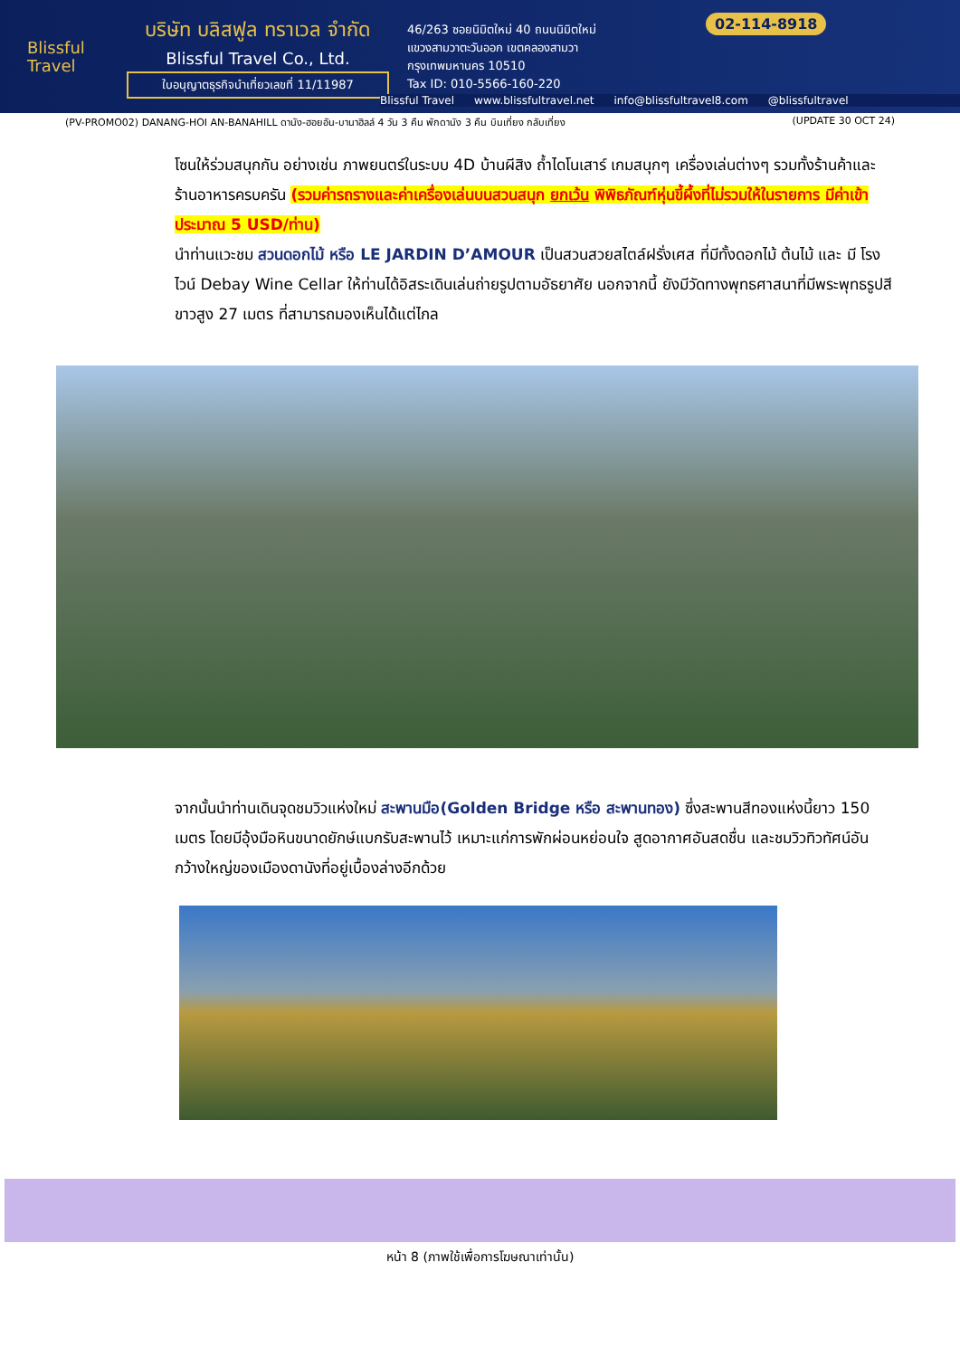Blissful
Travel
บริษัท บลิสฟูล ทราเวล จำกัด
Blissful Travel Co., Ltd.
ใบอนุญาตธุรกิจนำเที่ยวเลขที่ 11/11987
46/263 ซอยนิมิตใหม่ 40 ถนนนิมิตใหม่
แขวงสามวาตะวันออก เขตคลองสามวา
กรุงเทพมหานคร 10510
Tax ID: 010-5566-160-220
02-114-8918
Blissful Travel www.blissfultravel.net info@blissfultravel8.com @blissfultravel
(PV-PROMO02) DANANG-HOI AN-BANAHILL ดานัง-ฮอยอัน-บานาฮิลล์ 4 วัน 3 คืน พักดานัง 3 คืน บินเที่ยง กลับเที่ยง (UPDATE 30 OCT 24)
โซนให้ร่วมสนุกกัน อย่างเช่น ภาพยนตร์ในระบบ 4D บ้านผีสิง ถ้ำไดโนเสาร์ เกมสนุกๆ เครื่องเล่นต่างๆ รวมทั้งร้านค้าและร้านอาหารครบครัน (รวมค่ารถรางและค่าเครื่องเล่นบนสวนสนุก ยกเว้น พิพิธภัณฑ์หุ่นขี้ผึ้งที่ไม่รวมให้ในรายการ มีค่าเข้าประมาณ 5 USD/ท่าน)
นำท่านแวะชม สวนดอกไม้ หรือ LE JARDIN D’AMOUR เป็นสวนสวยสไตล์ฝรั่งเศส ที่มีทั้งดอกไม้ ต้นไม้ และ มี โรงไวน์ Debay Wine Cellar ให้ท่านได้อิสระเดินเล่นถ่ายรูปตามอัธยาศัย นอกจากนี้ ยังมีวัดทางพุทธศาสนาที่มีพระพุทธรูปสีขาวสูง 27 เมตร ที่สามารถมองเห็นได้แต่ไกล
จากนั้นนำท่านเดินจุดชมวิวแห่งใหม่ สะพานมือ(Golden Bridge หรือ สะพานทอง) ซึ่งสะพานสีทองแห่งนี้ยาว 150 เมตร โดยมีอุ้งมือหินขนาดยักษ์แบกรับสะพานไว้ เหมาะแก่การพักผ่อนหย่อนใจ สูดอากาศอันสดชื่น และชมวิวทิวทัศน์อันกว้างใหญ่ของเมืองดานังที่อยู่เบื้องล่างอีกด้วย
หน้า 8 (ภาพใช้เพื่อการโฆษณาเท่านั้น)